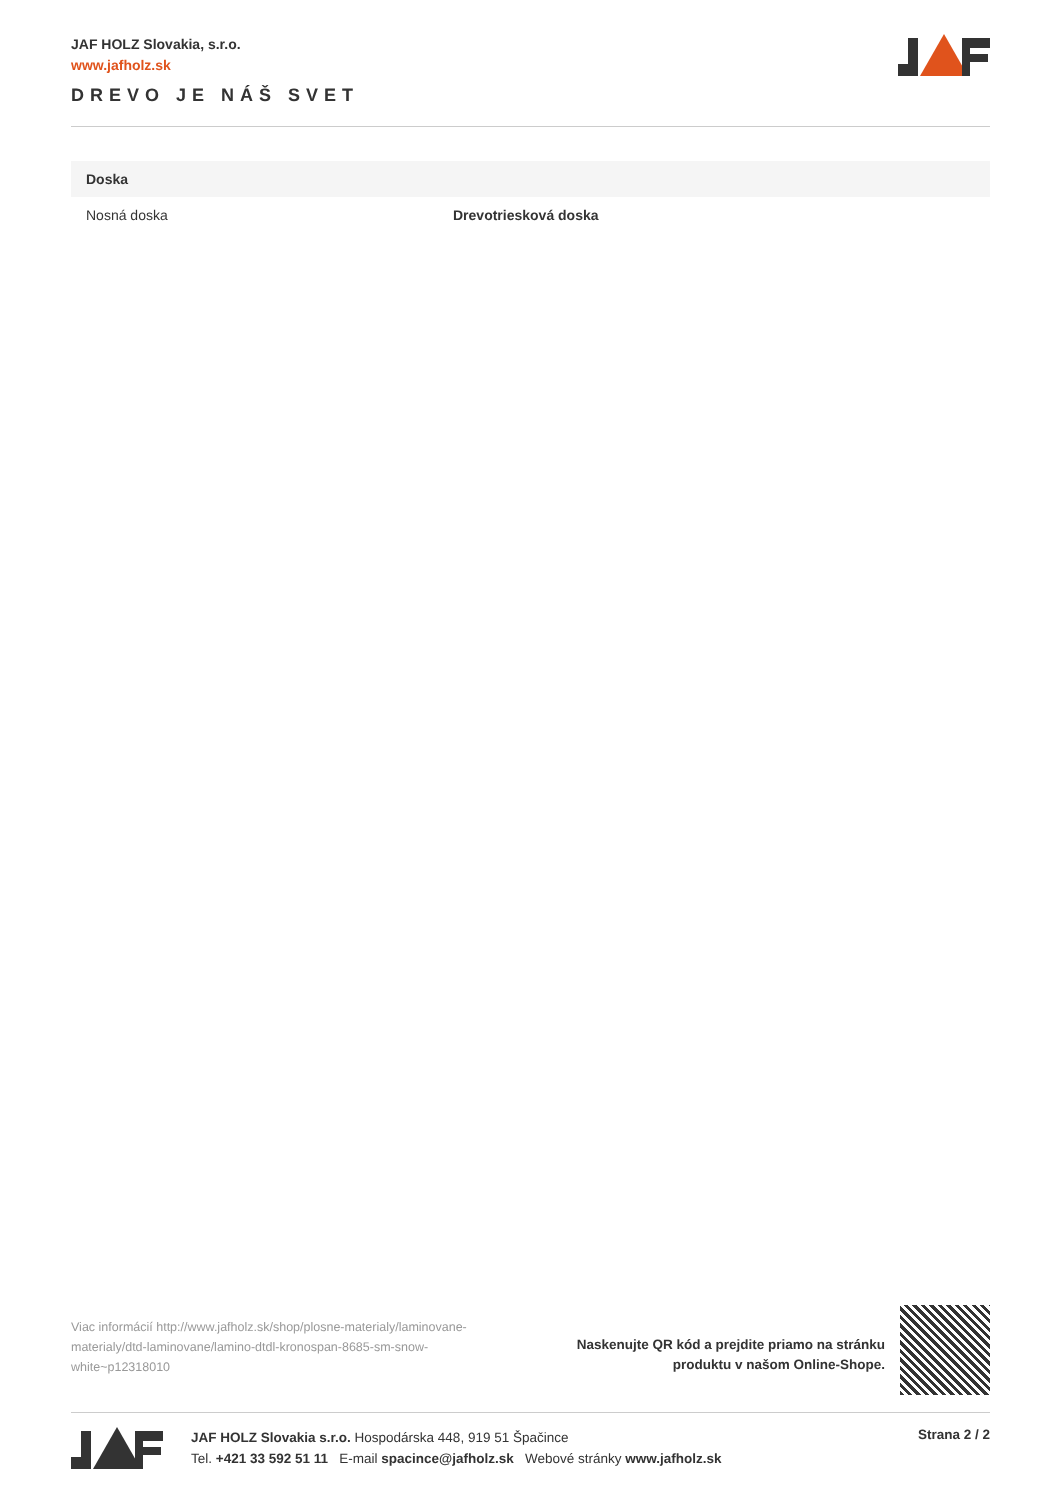JAF HOLZ Slovakia, s.r.o.
www.jafholz.sk
DREVO JE NÁŠ SVET
| Doska | |
| --- | --- |
| Nosná doska | Drevotriesková doska |
Viac informácií http://www.jafholz.sk/shop/plosne-materialy/laminovane-materialy/dtd-laminovane/lamino-dtdl-kronospan-8685-sm-snow-white~p12318010
Naskenujte QR kód a prejdite priamo na stránku
produktu v našom Online-Shope.
JAF HOLZ Slovakia s.r.o. Hospodárska 448, 919 51 Špačince
Tel. +421 33 592 51 11 E-mail spacince@jafholz.sk Webové stránky www.jafholz.sk
Strana 2 / 2